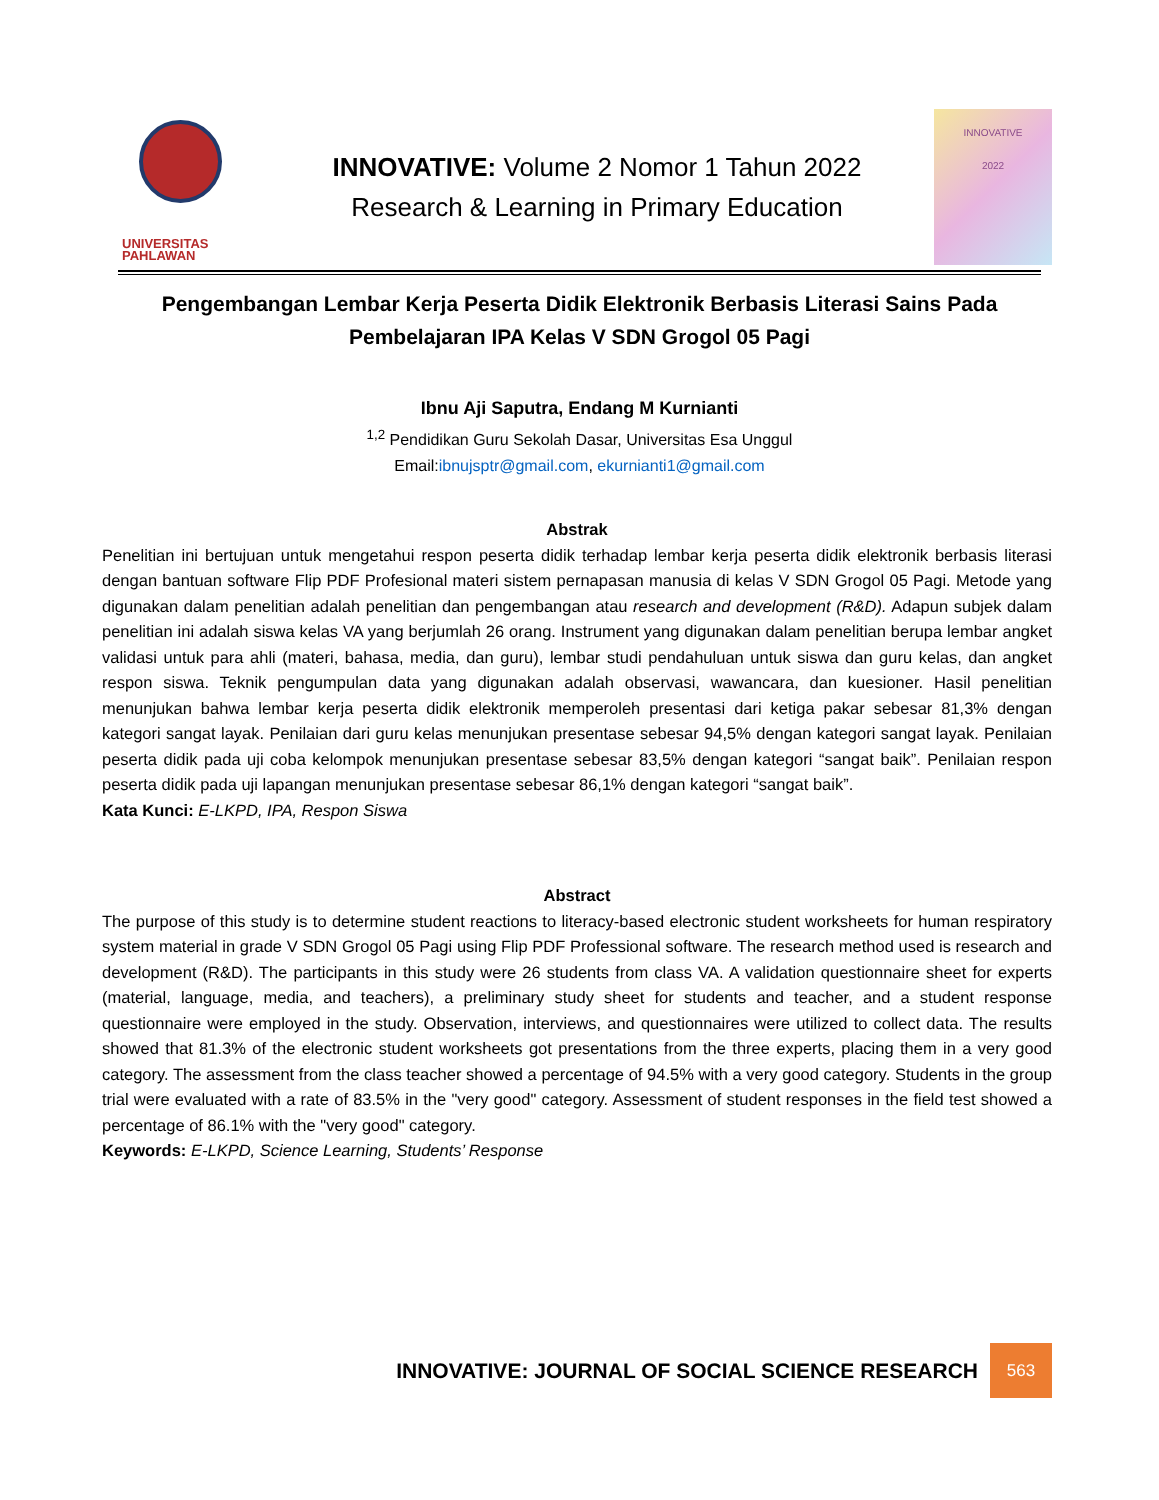UNIVERSITAS
PAHLAWAN
INNOVATIVE: Volume 2 Nomor 1 Tahun 2022
Research & Learning in Primary Education
INNOVATIVE
2022
Pengembangan Lembar Kerja Peserta Didik Elektronik Berbasis Literasi Sains Pada Pembelajaran IPA Kelas V SDN Grogol 05 Pagi
Ibnu Aji Saputra, Endang M Kurnianti
<sup>1,2</sup> Pendidikan Guru Sekolah Dasar, Universitas Esa Unggul
Email:ibnujsptr@gmail.com, ekurnianti1@gmail.com
Abstrak
Penelitian ini bertujuan untuk mengetahui respon peserta didik terhadap lembar kerja peserta didik elektronik berbasis literasi dengan bantuan software Flip PDF Profesional materi sistem pernapasan manusia di kelas V SDN Grogol 05 Pagi. Metode yang digunakan dalam penelitian adalah penelitian dan pengembangan atau research and development (R&D). Adapun subjek dalam penelitian ini adalah siswa kelas VA yang berjumlah 26 orang. Instrument yang digunakan dalam penelitian berupa lembar angket validasi untuk para ahli (materi, bahasa, media, dan guru), lembar studi pendahuluan untuk siswa dan guru kelas, dan angket respon siswa. Teknik pengumpulan data yang digunakan adalah observasi, wawancara, dan kuesioner. Hasil penelitian menunjukan bahwa lembar kerja peserta didik elektronik memperoleh presentasi dari ketiga pakar sebesar 81,3% dengan kategori sangat layak. Penilaian dari guru kelas menunjukan presentase sebesar 94,5% dengan kategori sangat layak. Penilaian peserta didik pada uji coba kelompok menunjukan presentase sebesar 83,5% dengan kategori “sangat baik”. Penilaian respon peserta didik pada uji lapangan menunjukan presentase sebesar 86,1% dengan kategori “sangat baik”.
Kata Kunci: E-LKPD, IPA, Respon Siswa
Abstract
The purpose of this study is to determine student reactions to literacy-based electronic student worksheets for human respiratory system material in grade V SDN Grogol 05 Pagi using Flip PDF Professional software. The research method used is research and development (R&D). The participants in this study were 26 students from class VA. A validation questionnaire sheet for experts (material, language, media, and teachers), a preliminary study sheet for students and teacher, and a student response questionnaire were employed in the study. Observation, interviews, and questionnaires were utilized to collect data. The results showed that 81.3% of the electronic student worksheets got presentations from the three experts, placing them in a very good category. The assessment from the class teacher showed a percentage of 94.5% with a very good category. Students in the group trial were evaluated with a rate of 83.5% in the "very good" category. Assessment of student responses in the field test showed a percentage of 86.1% with the "very good" category.
Keywords: E-LKPD, Science Learning, Students’ Response
INNOVATIVE: JOURNAL OF SOCIAL SCIENCE RESEARCH
563